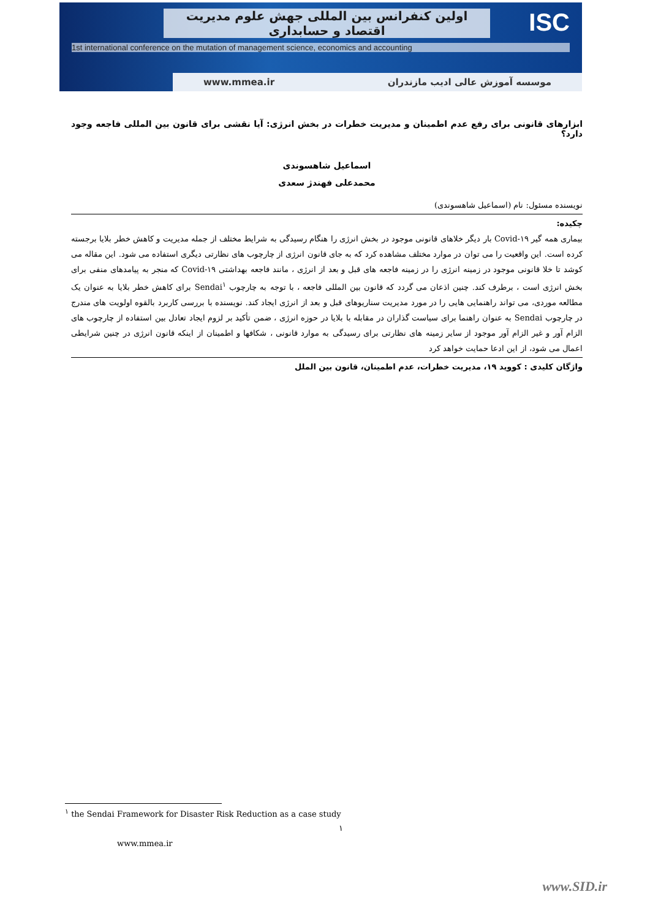ISC
اولین کنفرانس بین المللی جهش علوم مدیریت
اقتصاد و حسابداری
1st international conference on the mutation of management science, economics and accounting
www.mmea.ir موسسه آموزش عالی ادیب مازندران
ابزارهای قانونی برای رفع عدم اطمینان و مدیریت خطرات در بخش انرژی: آیا نقشی برای قانون بین المللی فاجعه وجود دارد؟
اسماعیل شاهسوندی
محمدعلی فهندژ سعدی
نویسنده مسئول: نام (اسماعیل شاهسوندی)
چکیده:
بیماری همه گیر Covid-۱۹ بار دیگر خلاهای قانونی موجود در بخش انرژی را هنگام رسیدگی به شرایط مختلف از جمله مدیریت و کاهش خطر بلایا برجسته کرده است. این واقعیت را می توان در موارد مختلف مشاهده کرد که به جای قانون انرژی از چارچوب های نظارتی دیگری استفاده می شود. این مقاله می کوشد تا خلا قانونی موجود در زمینه انرژی را در زمینه فاجعه های قبل و بعد از انرژی ، مانند فاجعه بهداشتی Covid-۱۹ که منجر به پیامدهای منفی برای بخش انرژی است ، برطرف کند. چنین اذعان می گردد که قانون بین المللی فاجعه ، با توجه به چارچوب Sendai<sup>۱</sup> برای کاهش خطر بلایا به عنوان یک مطالعه موردی، می تواند راهنمایی هایی را در مورد مدیریت سناریوهای قبل و بعد از انرژی ایجاد کند. نویسنده با بررسی کاربرد بالقوه اولویت های مندرج در چارچوب Sendai به عنوان راهنما برای سیاست گذاران در مقابله با بلایا در حوزه انرژی ، ضمن تأکید بر لزوم ایجاد تعادل بین استفاده از چارچوب های الزام آور و غیر الزام آور موجود از سایر زمینه های نظارتی برای رسیدگی به موارد قانونی ، شکافها و اطمینان از اینکه قانون انرژی در چنین شرایطی اعمال می شود، از این ادعا حمایت خواهد کرد
واژگان کلیدی : کووید ۱۹، مدیریت خطرات، عدم اطمینان، قانون بین الملل
<sup>۱</sup> the Sendai Framework for Disaster Risk Reduction as a case study
۱
www.mmea.ir
www.SID.ir